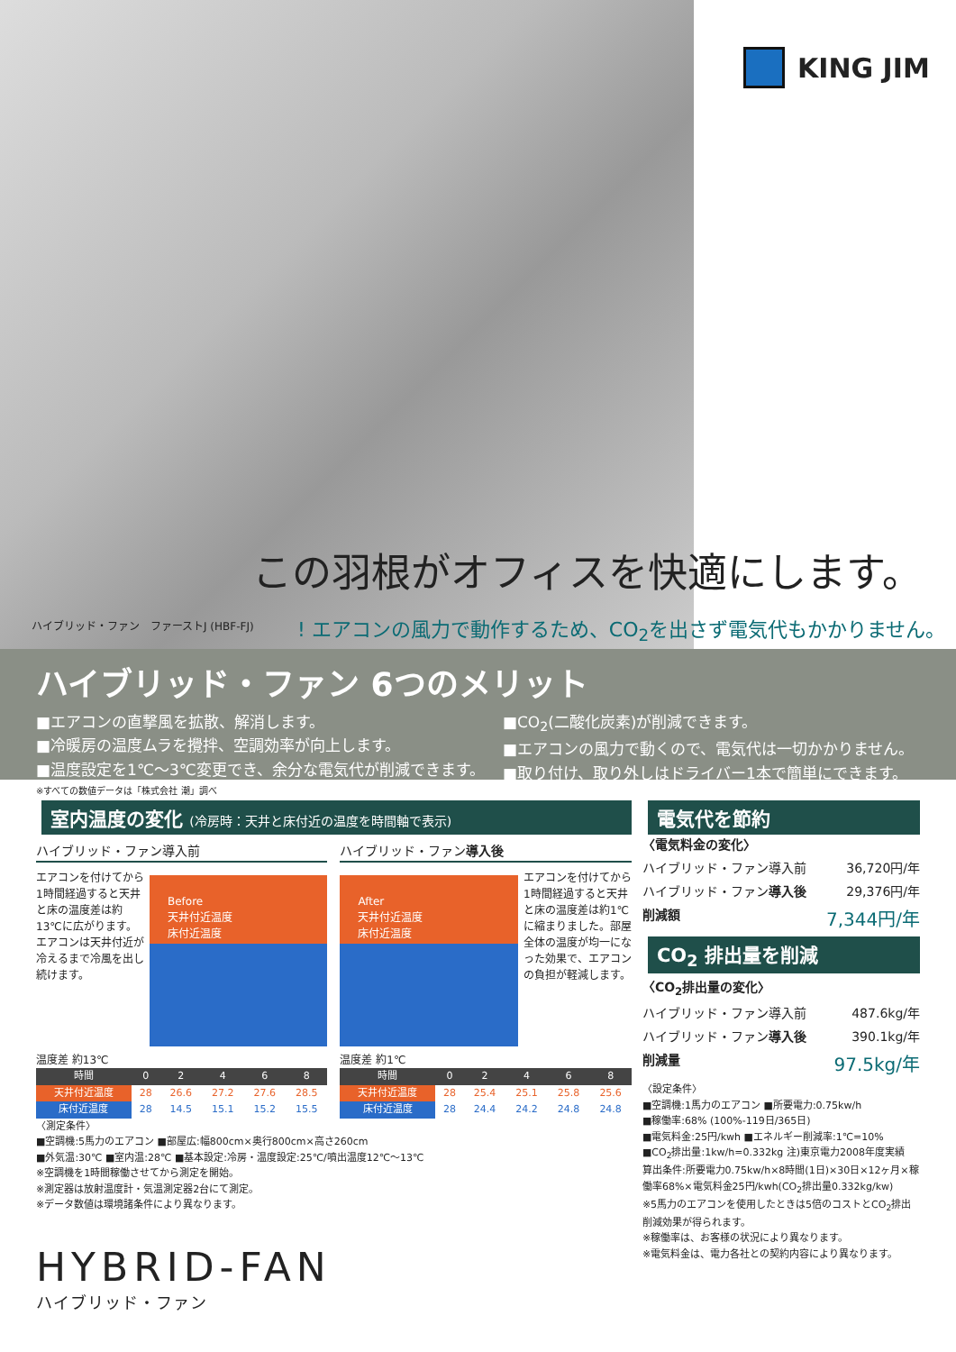KING JIM
この羽根がオフィスを快適にします。
ハイブリッド・ファン　ファーストJ (HBF-FJ)
! エアコンの風力で動作するため、CO<sub>2</sub>を出さず電気代もかかりません。
ハイブリッド・ファン 6つのメリット
■エアコンの直撃風を拡散、解消します。
■冷暖房の温度ムラを攪拌、空調効率が向上します。
■温度設定を1℃～3℃変更でき、余分な電気代が削減できます。
■CO<sub>2</sub>(二酸化炭素)が削減できます。
■エアコンの風力で動くので、電気代は一切かかりません。
■取り付け、取り外しはドライバー1本で簡単にできます。
※すべての数値データは「株式会社 潮」調べ
室内温度の変化 (冷房時：天井と床付近の温度を時間軸で表示)
ハイブリッド・ファン導入前
エアコンを付けてから1時間経過すると天井と床の温度差は約13℃に広がります。エアコンは天井付近が冷えるまで冷風を出し続けます。
Before
天井付近温度
床付近温度
温度差 約13℃
| 時間 | 0 | 2 | 4 | 6 | 8 |
| --- | --- | --- | --- | --- | --- |
| 天井付近温度 | 28 | 26.6 | 27.2 | 27.6 | 28.5 |
| 床付近温度 | 28 | 14.5 | 15.1 | 15.2 | 15.5 |
ハイブリッド・ファン導入後
After
天井付近温度
床付近温度
エアコンを付けてから1時間経過すると天井と床の温度差は約1℃に縮まりました。部屋全体の温度が均一になった効果で、エアコンの負担が軽減します。
温度差 約1℃
| 時間 | 0 | 2 | 4 | 6 | 8 |
| --- | --- | --- | --- | --- | --- |
| 天井付近温度 | 28 | 25.4 | 25.1 | 25.8 | 25.6 |
| 床付近温度 | 28 | 24.4 | 24.2 | 24.8 | 24.8 |
〈測定条件〉
■空調機:5馬力のエアコン ■部屋広:幅800cm×奥行800cm×高さ260cm
■外気温:30℃ ■室内温:28℃ ■基本設定:冷房・温度設定:25℃/噴出温度12℃～13℃
※空調機を1時間稼働させてから測定を開始。
※測定器は放射温度計・気温測定器2台にて測定。
※データ数値は環境諸条件により異なります。
電気代を節約
〈電気料金の変化〉
ハイブリッド・ファン導入前 36,720円/年
ハイブリッド・ファン導入後 29,376円/年
削減額 7,344円/年
CO<sub>2</sub> 排出量を削減
〈CO<sub>2</sub>排出量の変化〉
ハイブリッド・ファン導入前 487.6kg/年
ハイブリッド・ファン導入後 390.1kg/年
削減量 97.5kg/年
〈設定条件〉
■空調機:1馬力のエアコン ■所要電力:0.75kw/h
■稼働率:68% (100%-119日/365日)
■電気料金:25円/kwh ■エネルギー削減率:1℃=10%
■CO<sub>2</sub>排出量:1kw/h=0.332kg 注)東京電力2008年度実績
算出条件:所要電力0.75kw/h×8時間(1日)×30日×12ヶ月×稼働率68%×電気料金25円/kwh(CO<sub>2</sub>排出量0.332kg/kw)
※5馬力のエアコンを使用したときは5倍のコストとCO<sub>2</sub>排出削減効果が得られます。
※稼働率は、お客様の状況により異なります。
※電気料金は、電力各社との契約内容により異なります。
HYBRID-FAN
ハイブリッド・ファン